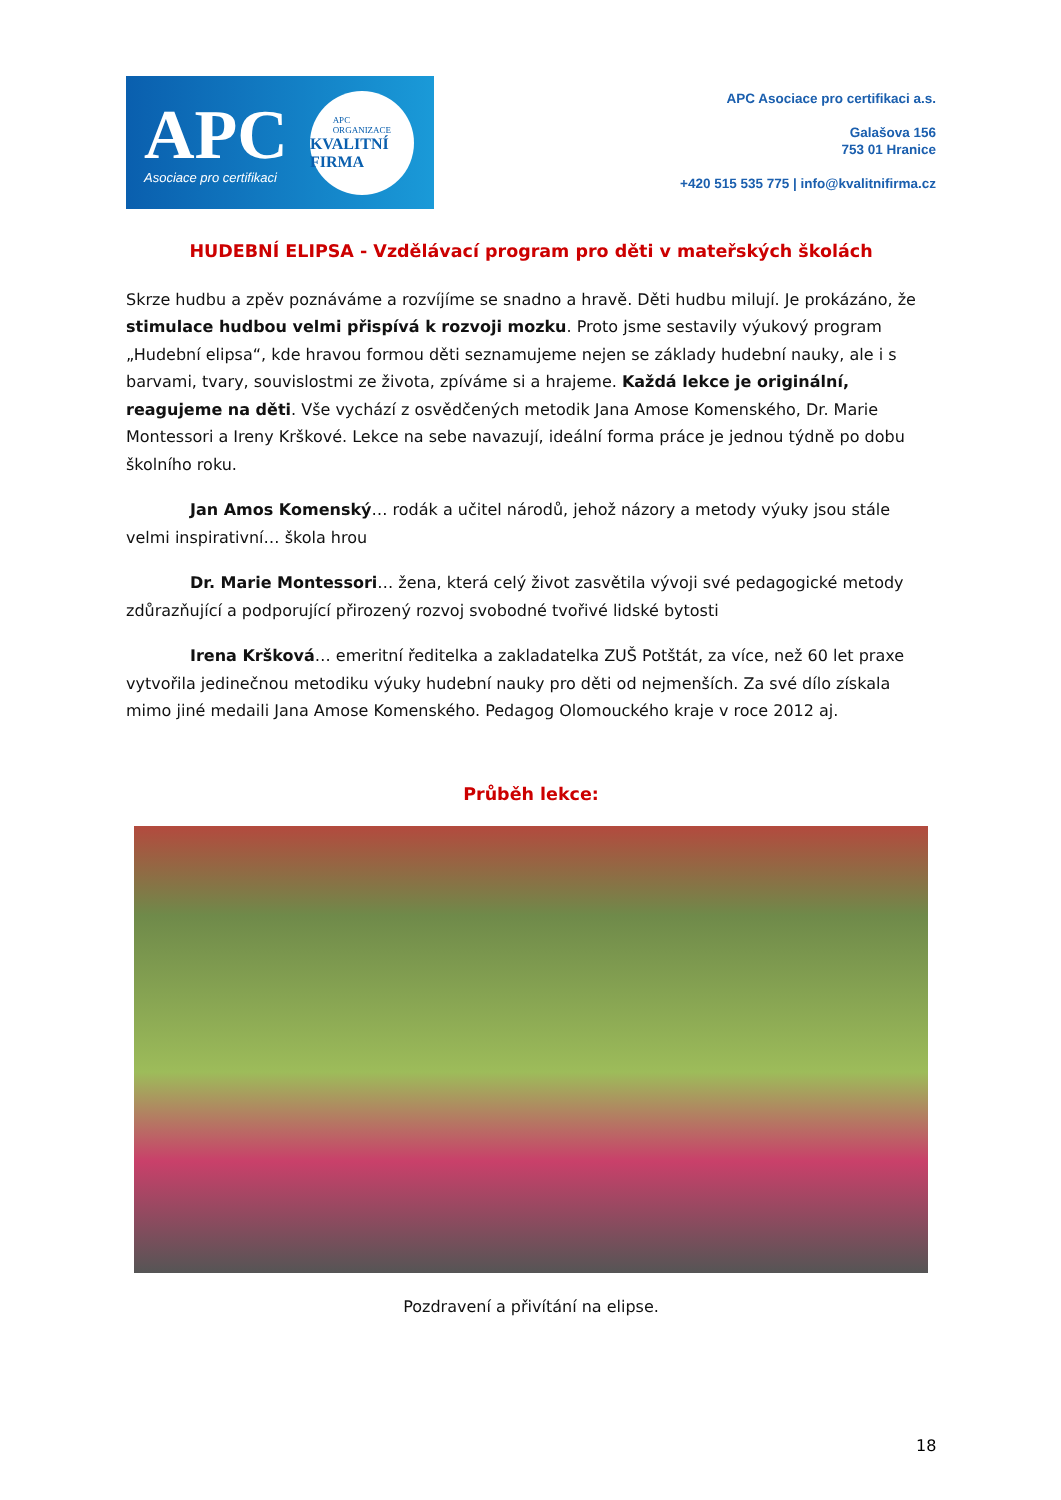APC
Asociace pro certifikaci
APC
ORGANIZACE
KVALITNÍ FIRMA
APC Asociace pro certifikaci a.s.
Galašova 156
753 01 Hranice
+420 515 535 775 | info@kvalitnifirma.cz
HUDEBNÍ ELIPSA - Vzdělávací program pro děti v mateřských školách
Skrze hudbu a zpěv poznáváme a rozvíjíme se snadno a hravě. Děti hudbu milují. Je prokázáno, že stimulace hudbou velmi přispívá k rozvoji mozku. Proto jsme sestavily výukový program „Hudební elipsa“, kde hravou formou děti seznamujeme nejen se základy hudební nauky, ale i s barvami, tvary, souvislostmi ze života, zpíváme si a hrajeme. Každá lekce je originální, reagujeme na děti. Vše vychází z osvědčených metodik Jana Amose Komenského, Dr. Marie Montessori a Ireny Krškové. Lekce na sebe navazují, ideální forma práce je jednou týdně po dobu školního roku.
Jan Amos Komenský… rodák a učitel národů, jehož názory a metody výuky jsou stále velmi inspirativní… škola hrou
Dr. Marie Montessori… žena, která celý život zasvětila vývoji své pedagogické metody zdůrazňující a podporující přirozený rozvoj svobodné tvořivé lidské bytosti
Irena Kršková… emeritní ředitelka a zakladatelka ZUŠ Potštát, za více, než 60 let praxe vytvořila jedinečnou metodiku výuky hudební nauky pro děti od nejmenších. Za své dílo získala mimo jiné medaili Jana Amose Komenského. Pedagog Olomouckého kraje v roce 2012 aj.
Průběh lekce:
Pozdravení a přivítání na elipse.
18